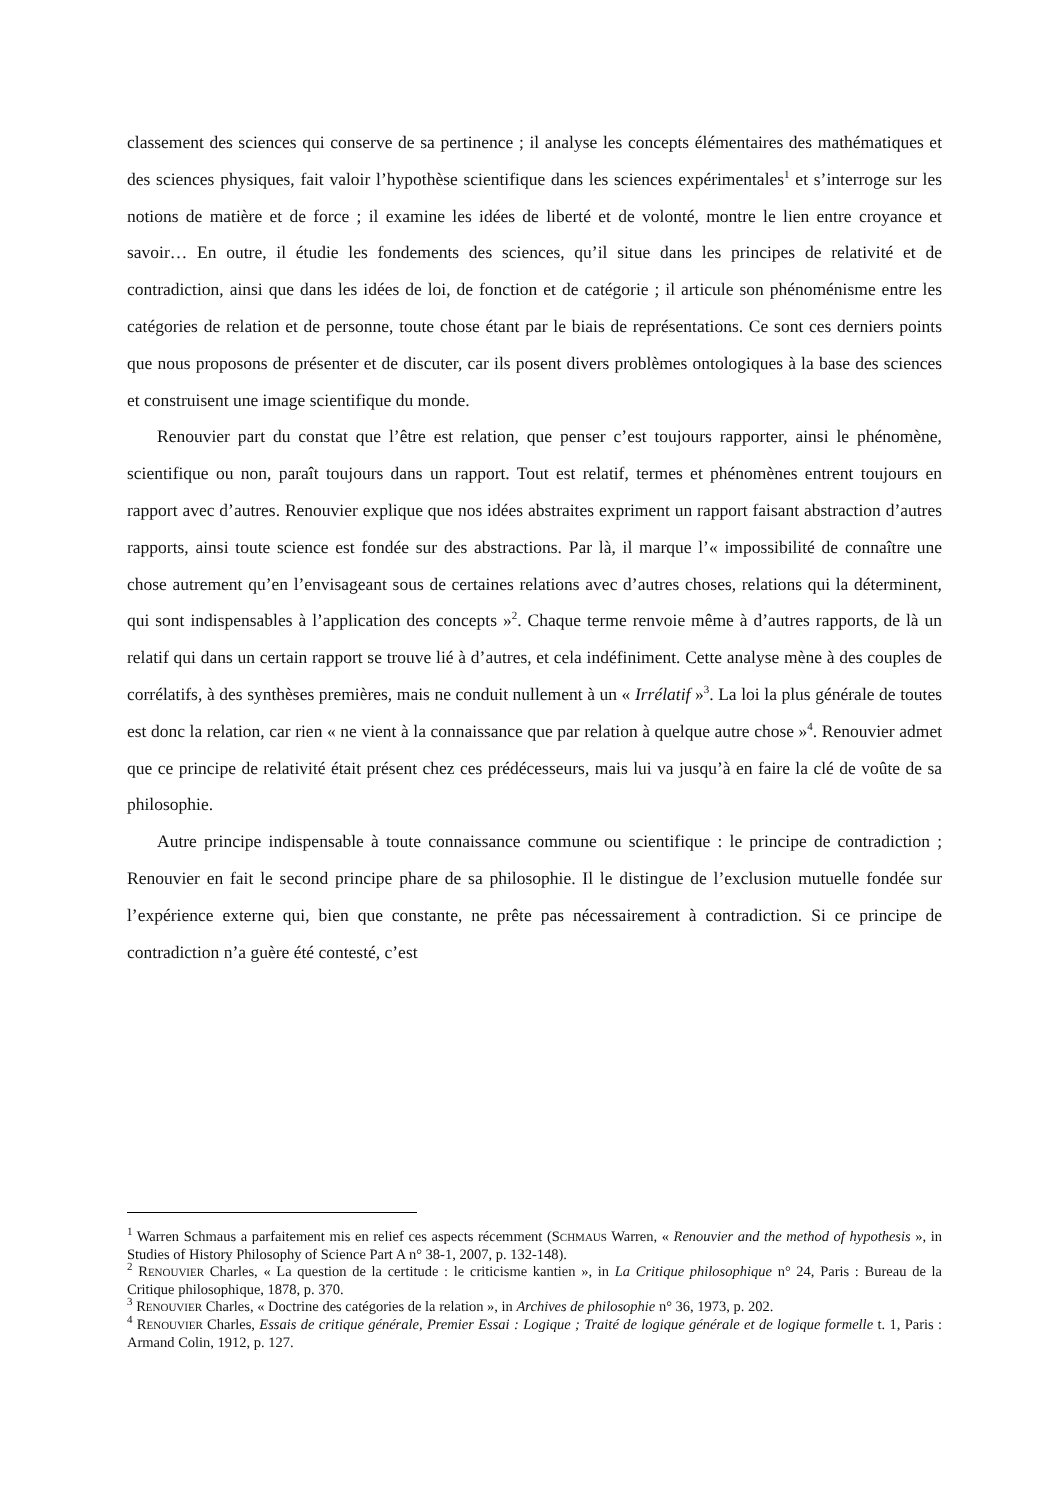classement des sciences qui conserve de sa pertinence ; il analyse les concepts élémentaires des mathématiques et des sciences physiques, fait valoir l’hypothèse scientifique dans les sciences expérimentales<sup>1</sup> et s’interroge sur les notions de matière et de force ; il examine les idées de liberté et de volonté, montre le lien entre croyance et savoir… En outre, il étudie les fondements des sciences, qu’il situe dans les principes de relativité et de contradiction, ainsi que dans les idées de loi, de fonction et de catégorie ; il articule son phénoménisme entre les catégories de relation et de personne, toute chose étant par le biais de représentations. Ce sont ces derniers points que nous proposons de présenter et de discuter, car ils posent divers problèmes ontologiques à la base des sciences et construisent une image scientifique du monde.
Renouvier part du constat que l’être est relation, que penser c’est toujours rapporter, ainsi le phénomène, scientifique ou non, paraît toujours dans un rapport. Tout est relatif, termes et phénomènes entrent toujours en rapport avec d’autres. Renouvier explique que nos idées abstraites expriment un rapport faisant abstraction d’autres rapports, ainsi toute science est fondée sur des abstractions. Par là, il marque l’« impossibilité de connaître une chose autrement qu’en l’envisageant sous de certaines relations avec d’autres choses, relations qui la déterminent, qui sont indispensables à l’application des concepts »<sup>2</sup>. Chaque terme renvoie même à d’autres rapports, de là un relatif qui dans un certain rapport se trouve lié à d’autres, et cela indéfiniment. Cette analyse mène à des couples de corrélatifs, à des synthèses premières, mais ne conduit nullement à un « Irrélatif »<sup>3</sup>. La loi la plus générale de toutes est donc la relation, car rien « ne vient à la connaissance que par relation à quelque autre chose »<sup>4</sup>. Renouvier admet que ce principe de relativité était présent chez ces prédécesseurs, mais lui va jusqu’à en faire la clé de voûte de sa philosophie.
Autre principe indispensable à toute connaissance commune ou scientifique : le principe de contradiction ; Renouvier en fait le second principe phare de sa philosophie. Il le distingue de l’exclusion mutuelle fondée sur l’expérience externe qui, bien que constante, ne prête pas nécessairement à contradiction. Si ce principe de contradiction n’a guère été contesté, c’est
<sup>1</sup> Warren Schmaus a parfaitement mis en relief ces aspects récemment (SCHMAUS Warren, « Renouvier and the method of hypothesis », in Studies of History Philosophy of Science Part A n° 38-1, 2007, p. 132-148).
<sup>2</sup> RENOUVIER Charles, « La question de la certitude : le criticisme kantien », in La Critique philosophique n° 24, Paris : Bureau de la Critique philosophique, 1878, p. 370.
<sup>3</sup> RENOUVIER Charles, « Doctrine des catégories de la relation », in Archives de philosophie n° 36, 1973, p. 202.
<sup>4</sup> RENOUVIER Charles, Essais de critique générale, Premier Essai : Logique ; Traité de logique générale et de logique formelle t. 1, Paris : Armand Colin, 1912, p. 127.